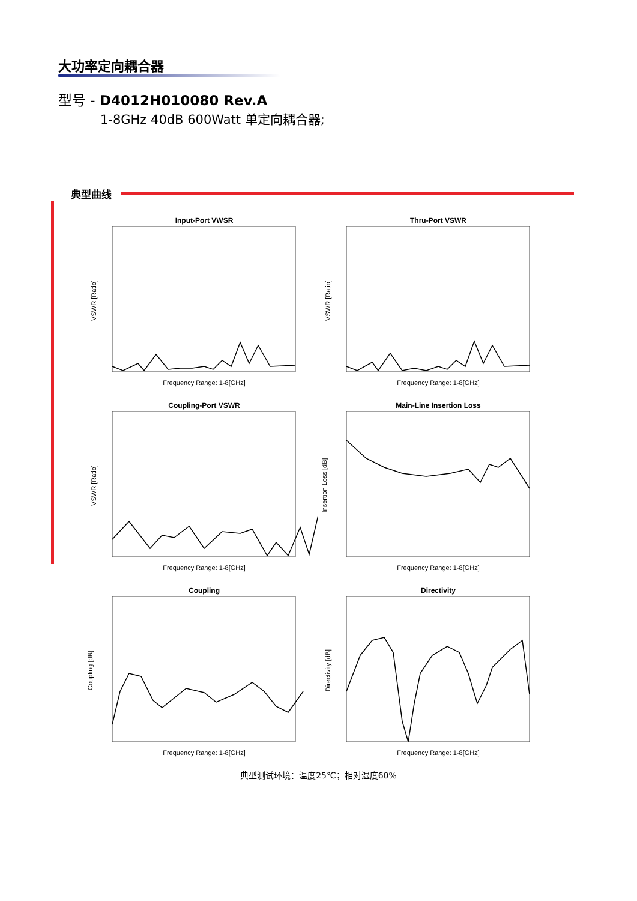大功率定向耦合器
型号 - D4012H010080 Rev.A
1-8GHz 40dB 600Watt 单定向耦合器;
典型曲线
Input-Port VWSR
Frequency Range: 1-8[GHz]
VSWR [Ratio]
Thru-Port VSWR
Frequency Range: 1-8[GHz]
VSWR [Ratio]
Coupling-Port VSWR
Frequency Range: 1-8[GHz]
VSWR [Ratio]
Main-Line Insertion Loss
Frequency Range: 1-8[GHz]
Insertion Loss [dB]
Coupling
Frequency Range: 1-8[GHz]
Coupling [dB]
Directivity
Frequency Range: 1-8[GHz]
Directivity [dB]
典型测试环境：温度25℃；相对湿度60%